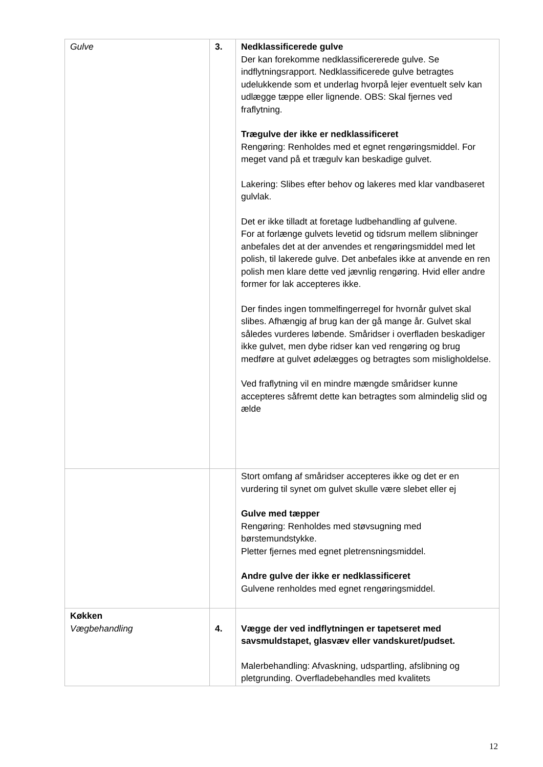| Gulve | 3. | Nedklassificerede gulve Der kan forekomme nedklassificererede gulve. Se indflytningsrapport. Nedklassificerede gulve betragtes udelukkende som et underlag hvorpå lejer eventuelt selv kan udlægge tæppe eller lignende. OBS: Skal fjernes ved fraflytning. Trægulve der ikke er nedklassificeret Rengøring: Renholdes med et egnet rengøringsmiddel. For meget vand på et trægulv kan beskadige gulvet. Lakering: Slibes efter behov og lakeres med klar vandbaseret gulvlak. Det er ikke tilladt at foretage ludbehandling af gulvene. For at forlænge gulvets levetid og tidsrum mellem slibninger anbefales det at der anvendes et rengøringsmiddel med let polish, til lakerede gulve. Det anbefales ikke at anvende en ren polish men klare dette ved jævnlig rengøring. Hvid eller andre former for lak accepteres ikke. Der findes ingen tommelfingerregel for hvornår gulvet skal slibes. Afhængig af brug kan der gå mange år. Gulvet skal således vurderes løbende. Småridser i overfladen beskadiger ikke gulvet, men dybe ridser kan ved rengøring og brug medføre at gulvet ødelægges og betragtes som misligholdelse. Ved fraflytning vil en mindre mængde småridser kunne accepteres såfremt dette kan betragtes som almindelig slid og ælde |
| | | Stort omfang af småridser accepteres ikke og det er en vurdering til synet om gulvet skulle være slebet eller ej Gulve med tæpper Rengøring: Renholdes med støvsugning med børstemundstykke. Pletter fjernes med egnet pletrensningsmiddel. Andre gulve der ikke er nedklassificeret Gulvene renholdes med egnet rengøringsmiddel. |
| Køkken Vægbehandling | 4. | Vægge der ved indflytningen er tapetseret med savsmuldstapet, glasvæv eller vandskuret/pudset. Malerbehandling: Afvaskning, udspartling, afslibning og pletgrunding. Overfladebehandles med kvalitets |
12